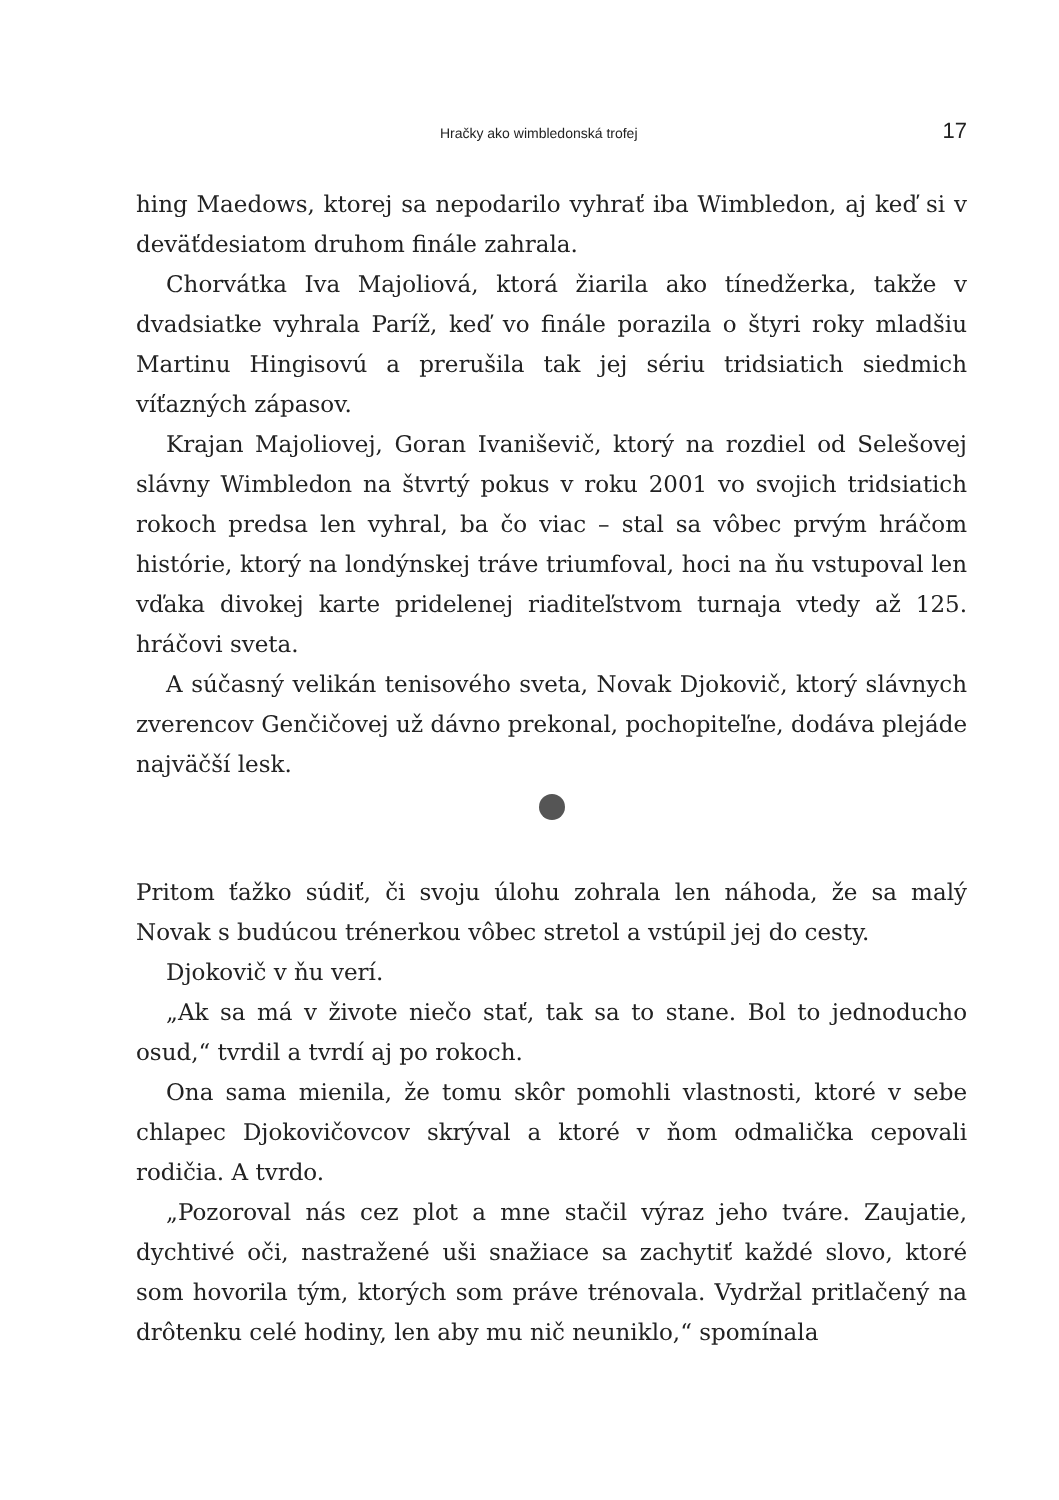Hračky ako wimbledonská trofej 17
hing Maedows, ktorej sa nepodarilo vyhrať iba Wimbledon, aj keď si v deväťdesiatom druhom finále zahrala.
Chorvátka Iva Majoliová, ktorá žiarila ako tínedžerka, takže v dvadsiatke vyhrala Paríž, keď vo finále porazila o štyri roky mladšiu Martinu Hingisovú a prerušila tak jej sériu tridsiatich siedmich víťazných zápasov.
Krajan Majoliovej, Goran Ivaniševič, ktorý na rozdiel od Selešovej slávny Wimbledon na štvrtý pokus v roku 2001 vo svojich tridsiatich rokoch predsa len vyhral, ba čo viac – stal sa vôbec prvým hráčom histórie, ktorý na londýnskej tráve triumfoval, hoci na ňu vstupoval len vďaka divokej karte pridelenej riaditeľstvom turnaja vtedy až 125. hráčovi sveta.
A súčasný velikán tenisového sveta, Novak Djokovič, ktorý slávnych zverencov Genčičovej už dávno prekonal, pochopiteľne, dodáva plejáde najväčší lesk.
Pritom ťažko súdiť, či svoju úlohu zohrala len náhoda, že sa malý Novak s budúcou trénerkou vôbec stretol a vstúpil jej do cesty.
Djokovič v ňu verí.
„Ak sa má v živote niečo stať, tak sa to stane. Bol to jednoducho osud,“ tvrdil a tvrdí aj po rokoch.
Ona sama mienila, že tomu skôr pomohli vlastnosti, ktoré v sebe chlapec Djokovičovcov skrýval a ktoré v ňom odmalička cepovali rodičia. A tvrdo.
„Pozoroval nás cez plot a mne stačil výraz jeho tváre. Zaujatie, dychtivé oči, nastražené uši snažiace sa zachytiť každé slovo, ktoré som hovorila tým, ktorých som práve trénovala. Vydržal pritlačený na drôtenku celé hodiny, len aby mu nič neuniklo,“ spomínala